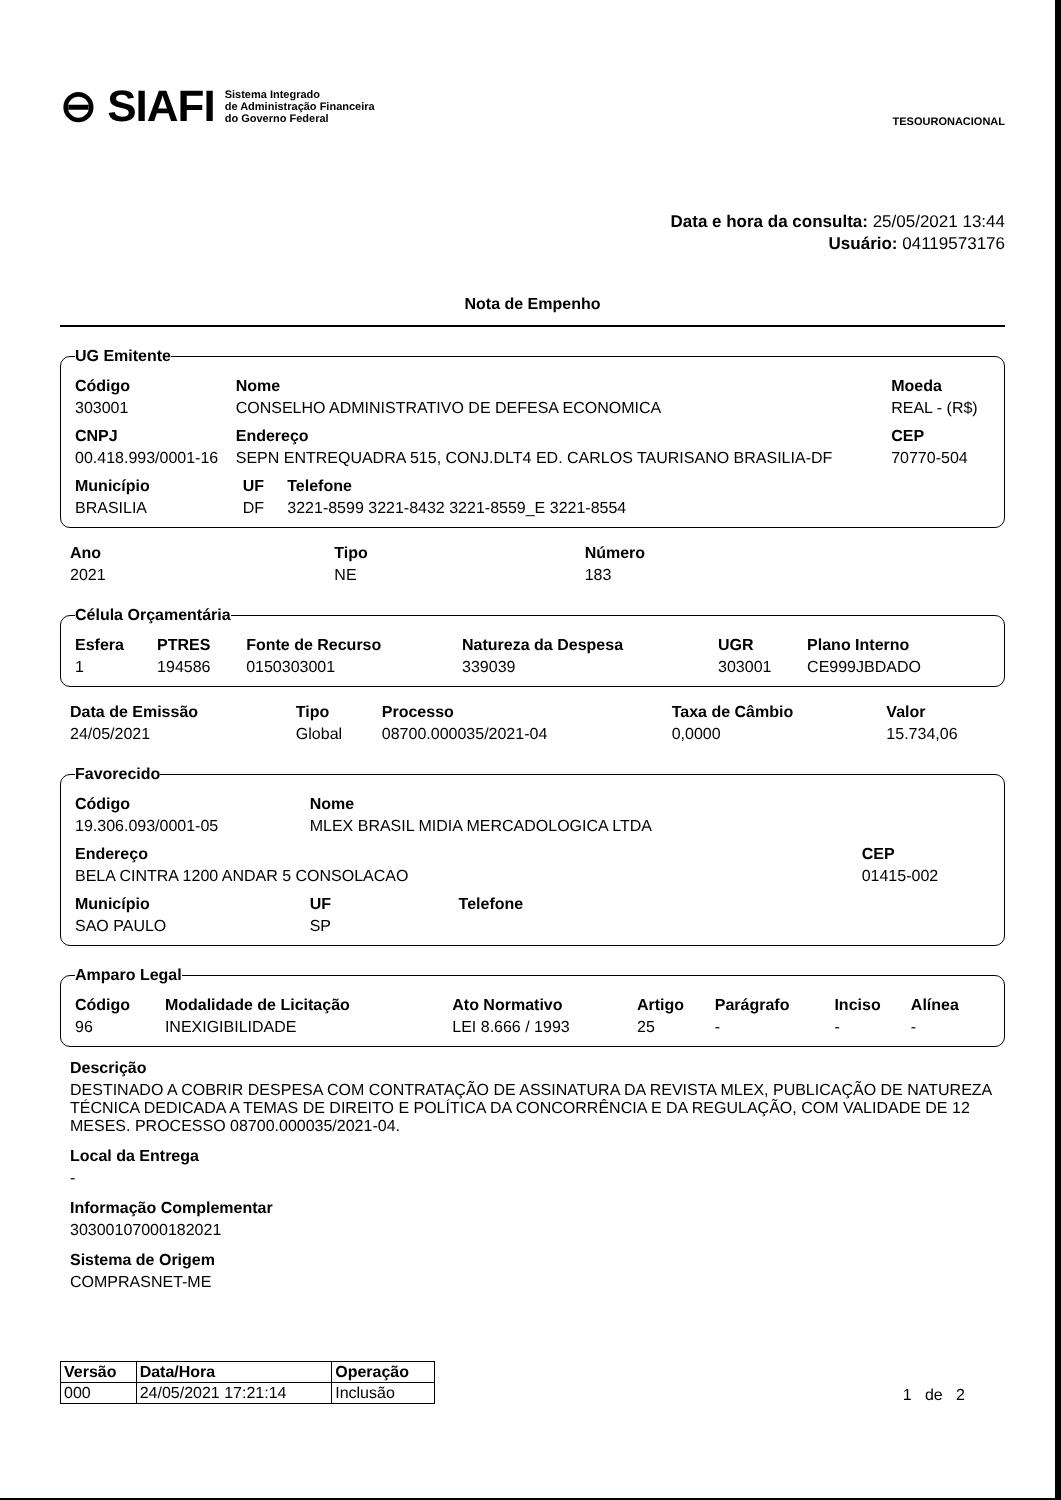⊖ SIAFI Sistema Integrado
de Administração Financeira
do Governo Federal
TESOURONACIONAL
Data e hora da consulta: 25/05/2021 13:44
Usuário: 04119573176
Nota de Empenho
UG Emitente
| Código | Nome | | | Moeda |
| --- | --- | --- | --- | --- |
| 303001 | CONSELHO ADMINISTRATIVO DE DEFESA ECONOMICA | | | REAL - (R$) |
| CNPJ | Endereço | | | CEP |
| 00.418.993/0001-16 | SEPN ENTREQUADRA 515, CONJ.DLT4 ED. CARLOS TAURISANO BRASILIA-DF | | | 70770-504 |
| Município | | UF | Telefone | |
| BRASILIA | | DF | 3221-8599 3221-8432 3221-8559_E 3221-8554 | |
| Ano | Tipo | Número |
| --- | --- | --- |
| 2021 | NE | 183 |
Célula Orçamentária
| Esfera | PTRES | Fonte de Recurso | Natureza da Despesa | UGR | Plano Interno |
| --- | --- | --- | --- | --- | --- |
| 1 | 194586 | 0150303001 | 339039 | 303001 | CE999JBDADO |
| Data de Emissão | Tipo | Processo | Taxa de Câmbio | Valor |
| --- | --- | --- | --- | --- |
| 24/05/2021 | Global | 08700.000035/2021-04 | 0,0000 | 15.734,06 |
Favorecido
| Código | Nome | | |
| --- | --- | --- | --- |
| 19.306.093/0001-05 | MLEX BRASIL MIDIA MERCADOLOGICA LTDA | | |
| Endereço | | | CEP |
| BELA CINTRA 1200 ANDAR 5 CONSOLACAO | | | 01415-002 |
| Município | UF | Telefone | |
| SAO PAULO | SP | | |
Amparo Legal
| Código | Modalidade de Licitação | Ato Normativo | Artigo | Parágrafo | Inciso | Alínea |
| --- | --- | --- | --- | --- | --- | --- |
| 96 | INEXIGIBILIDADE | LEI 8.666 / 1993 | 25 | - | - | - |
Descrição
DESTINADO A COBRIR DESPESA COM CONTRATAÇÃO DE ASSINATURA DA REVISTA MLEX, PUBLICAÇÃO DE NATUREZA TÉCNICA DEDICADA A TEMAS DE DIREITO E POLÍTICA DA CONCORRÊNCIA E DA REGULAÇÃO, COM VALIDADE DE 12 MESES. PROCESSO 08700.000035/2021-04.
Local da Entrega
-
Informação Complementar
30300107000182021
Sistema de Origem
COMPRASNET-ME
| Versão | Data/Hora | Operação |
| --- | --- | --- |
| 000 | 24/05/2021 17:21:14 | Inclusão |
1 de 2